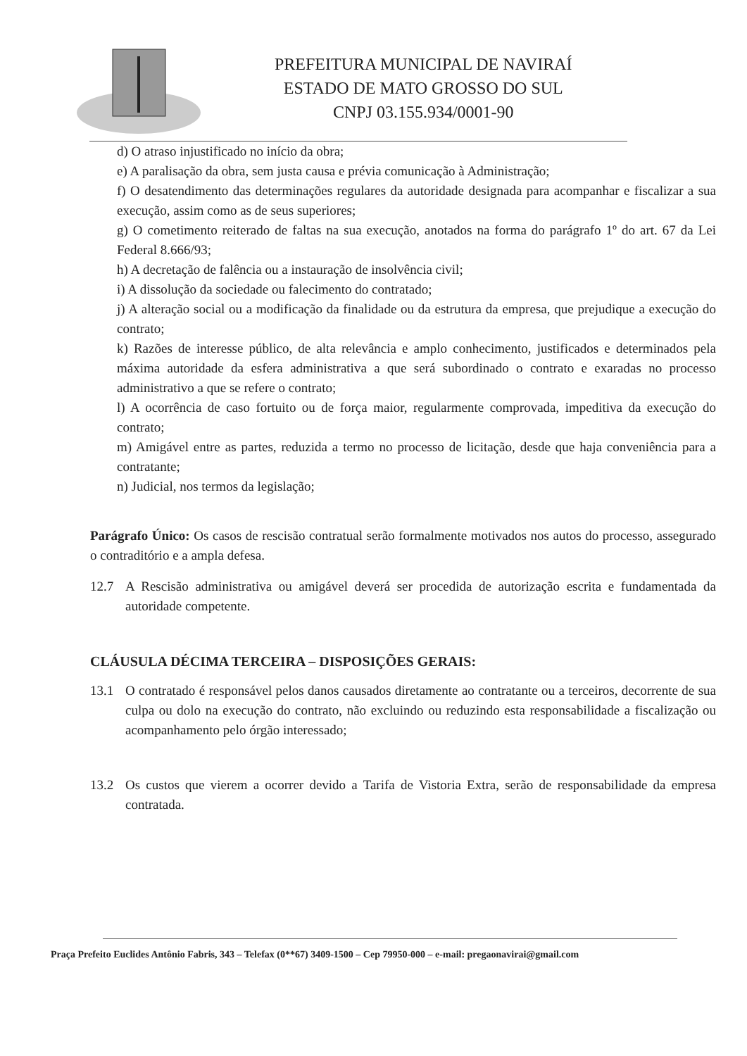PREFEITURA MUNICIPAL DE NAVIRAÍ
ESTADO DE MATO GROSSO DO SUL
CNPJ 03.155.934/0001-90
d) O atraso injustificado no início da obra;
e) A paralisação da obra, sem justa causa e prévia comunicação à Administração;
f) O desatendimento das determinações regulares da autoridade designada para acompanhar e fiscalizar a sua execução, assim como as de seus superiores;
g) O cometimento reiterado de faltas na sua execução, anotados na forma do parágrafo 1º do art. 67 da Lei Federal 8.666/93;
h) A decretação de falência ou a instauração de insolvência civil;
i) A dissolução da sociedade ou falecimento do contratado;
j) A alteração social ou a modificação da finalidade ou da estrutura da empresa, que prejudique a execução do contrato;
k) Razões de interesse público, de alta relevância e amplo conhecimento, justificados e determinados pela máxima autoridade da esfera administrativa a que será subordinado o contrato e exaradas no processo administrativo a que se refere o contrato;
l) A ocorrência de caso fortuito ou de força maior, regularmente comprovada, impeditiva da execução do contrato;
m) Amigável entre as partes, reduzida a termo no processo de licitação, desde que haja conveniência para a contratante;
n) Judicial, nos termos da legislação;
Parágrafo Único: Os casos de rescisão contratual serão formalmente motivados nos autos do processo, assegurado o contraditório e a ampla defesa.
12.7 A Rescisão administrativa ou amigável deverá ser procedida de autorização escrita e fundamentada da autoridade competente.
CLÁUSULA DÉCIMA TERCEIRA – DISPOSIÇÕES GERAIS:
13.1 O contratado é responsável pelos danos causados diretamente ao contratante ou a terceiros, decorrente de sua culpa ou dolo na execução do contrato, não excluindo ou reduzindo esta responsabilidade a fiscalização ou acompanhamento pelo órgão interessado;
13.2 Os custos que vierem a ocorrer devido a Tarifa de Vistoria Extra, serão de responsabilidade da empresa contratada.
Praça Prefeito Euclides Antônio Fabris, 343 – Telefax (0**67) 3409-1500 – Cep 79950-000 – e-mail: pregaonavirai@gmail.com